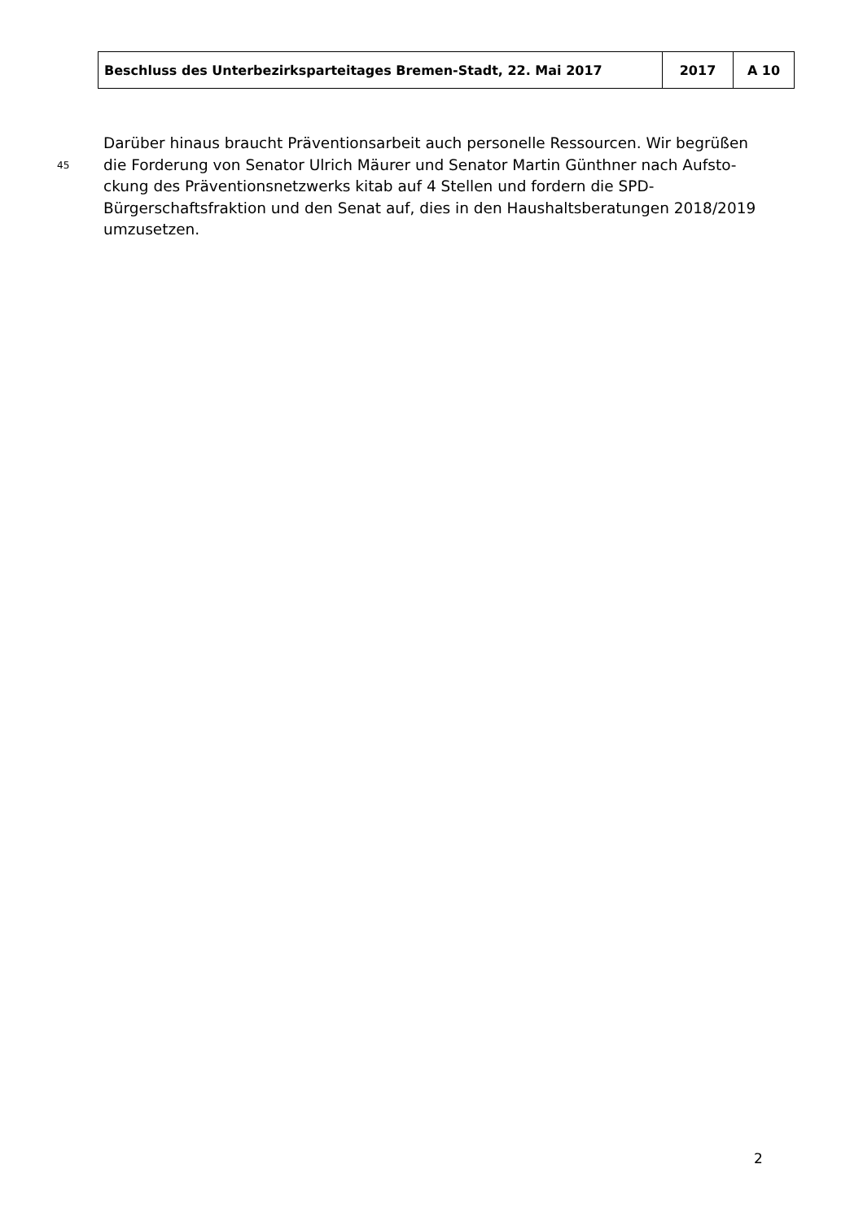| Beschluss des Unterbezirksparteitages Bremen-Stadt, 22. Mai 2017 | 2017 | A 10 |
Darüber hinaus braucht Präventionsarbeit auch personelle Ressourcen. Wir begrüßen
45 die Forderung von Senator Ulrich Mäurer und Senator Martin Günthner nach Aufsto-
ckung des Präventionsnetzwerks kitab auf 4 Stellen und fordern die SPD-
Bürgerschaftsfraktion und den Senat auf, dies in den Haushaltsberatungen 2018/2019
umzusetzen.
2